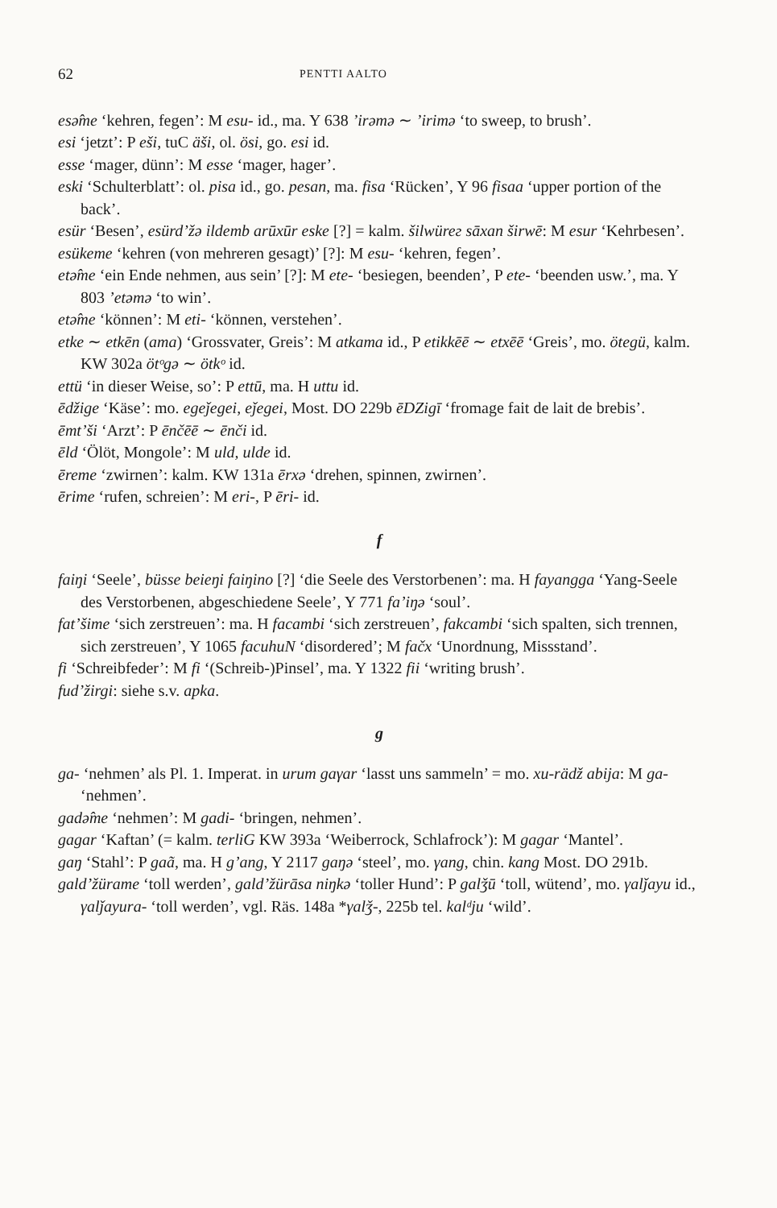62 PENTTI AALTO
esə̂me ‘kehren, fegen’: M esu- id., ma. Y 638 ’irəmə ∼ ’irimə ‘to sweep, to brush’.
esi ‘jetzt’: P eši, tuC äši, ol. ösi, go. esi id.
esse ‘mager, dünn’: M esse ‘mager, hager’.
eski ‘Schulterblatt’: ol. pisa id., go. pesan, ma. fisa ‘Rücken’, Y 96 fisaa ‘upper portion of the back’.
esür ‘Besen’, esürd’žə ildemb arūxūr eske [?] = kalm. šilwüreг sāxan širwē: M esur ‘Kehrbesen’.
esükeme ‘kehren (von mehreren gesagt)’ [?]: M esu- ‘kehren, fegen’.
etə̂me ‘ein Ende nehmen, aus sein’ [?]: M ete- ‘besiegen, beenden’, P ete- ‘beenden usw.’, ma. Y 803 ’etəmə ‘to win’.
etə̂me ‘können’: M eti- ‘können, verstehen’.
etke ∼ etkēn (ama) ‘Grossvater, Greis’: M atkama id., P etikkēē ∼ etxēē ‘Greis’, mo. ötegü, kalm. KW 302a ötᵒgə ∼ ötkᵒ id.
ettü ‘in dieser Weise, so’: P ettū, ma. H uttu id.
ēdžige ‘Käse’: mo. egeǰegei, eǰegei, Most. DO 229b ēDZigī ‘fromage fait de lait de brebis’.
ēmt’ši ‘Arzt’: P ēnčēē ∼ ēnči id.
ēld ‘Ölöt, Mongole’: M uld, ulde id.
ēreme ‘zwirnen’: kalm. KW 131a ērxə ‘drehen, spinnen, zwirnen’.
ērime ‘rufen, schreien’: M eri-, P ēri- id.
f
faiŋi ‘Seele’, büsse beieŋi faiŋino [?] ‘die Seele des Verstorbenen’: ma. H fayangga ‘Yang-Seele des Verstorbenen, abgeschiedene Seele’, Y 771 fa’iŋə ‘soul’.
fat’šime ‘sich zerstreuen’: ma. H facambi ‘sich zerstreuen’, fakcambi ‘sich spalten, sich trennen, sich zerstreuen’, Y 1065 facuhuN ‘disordered’; M fačx ‘Unordnung, Missstand’.
fi ‘Schreibfeder’: M fi ‘(Schreib-)Pinsel’, ma. Y 1322 fii ‘writing brush’.
fud’žirgi: siehe s.v. apka.
g
ga- ‘nehmen’ als Pl. 1. Imperat. in urum gaγar ‘lasst uns sammeln’ = mo. xu-rädž abija: M ga- ‘nehmen’.
gadə̂me ‘nehmen’: M gadi- ‘bringen, nehmen’.
gagar ‘Kaftan’ (= kalm. terliG KW 393a ‘Weiberrock, Schlafrock’): M gagar ‘Mantel’.
gaŋ ‘Stahl’: P gaã, ma. H g’ang, Y 2117 gaŋə ‘steel’, mo. γang, chin. kang Most. DO 291b.
gald’žürame ‘toll werden’, gald’žürāsa niŋkə ‘toller Hund’: P galǯū ‘toll, wütend’, mo. γalǰayu id., γalǰayura- ‘toll werden’, vgl. Räs. 148a *γalǯ-, 225b tel. kalᵈju ‘wild’.